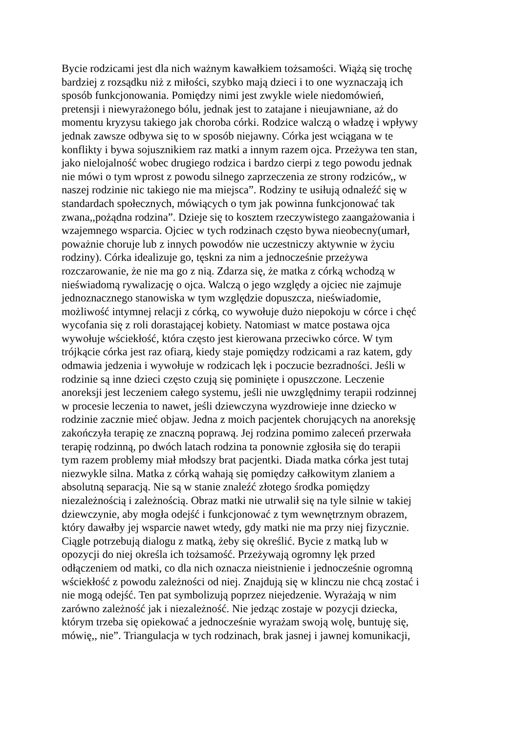Bycie rodzicami jest dla nich ważnym kawałkiem tożsamości. Wiążą się trochę
bardziej z rozsądku niż z miłości, szybko mają dzieci i to one wyznaczają ich
sposób funkcjonowania. Pomiędzy nimi jest zwykle wiele niedomówień,
pretensji i niewyrażonego bólu, jednak jest to zatajane i nieujawniane, aż do
momentu kryzysu takiego jak choroba córki. Rodzice walczą o władzę i wpływy
jednak zawsze odbywa się to w sposób niejawny. Córka jest wciągana w te
konflikty i bywa sojusznikiem raz matki a innym razem ojca. Przeżywa ten stan,
jako nielojalność wobec drugiego rodzica i bardzo cierpi z tego powodu jednak
nie mówi o tym wprost z powodu silnego zaprzeczenia ze strony rodziców,, w
naszej rodzinie nic takiego nie ma miejsca”. Rodziny te usiłują odnaleźć się w
standardach społecznych, mówiących o tym jak powinna funkcjonować tak
zwana,,pożądna rodzina”. Dzieje się to kosztem rzeczywistego zaangażowania i
wzajemnego wsparcia. Ojciec w tych rodzinach często bywa nieobecny(umarł,
poważnie choruje lub z innych powodów nie uczestniczy aktywnie w życiu
rodziny). Córka idealizuje go, tęskni za nim a jednocześnie przeżywa
rozczarowanie, że nie ma go z nią. Zdarza się, że matka z córką wchodzą w
nieświadomą rywalizację o ojca. Walczą o jego względy a ojciec nie zajmuje
jednoznacznego stanowiska w tym względzie dopuszcza, nieświadomie,
możliwość intymnej relacji z córką, co wywołuje dużo niepokoju w córce i chęć
wycofania się z roli dorastającej kobiety. Natomiast w matce postawa ojca
wywołuje wściekłość, która często jest kierowana przeciwko córce. W tym
trójkącie córka jest raz ofiarą, kiedy staje pomiędzy rodzicami a raz katem, gdy
odmawia jedzenia i wywołuje w rodzicach lęk i poczucie bezradności. Jeśli w
rodzinie są inne dzieci często czują się pominięte i opuszczone. Leczenie
anoreksji jest leczeniem całego systemu, jeśli nie uwzględnimy terapii rodzinnej
w procesie leczenia to nawet, jeśli dziewczyna wyzdrowieje inne dziecko w
rodzinie zacznie mieć objaw. Jedna z moich pacjentek chorujących na anoreksję
zakończyła terapię ze znaczną poprawą. Jej rodzina pomimo zaleceń przerwała
terapię rodzinną, po dwóch latach rodzina ta ponownie zgłosiła się do terapii
tym razem problemy miał młodszy brat pacjentki. Diada matka córka jest tutaj
niezwykle silna. Matka z córką wahają się pomiędzy całkowitym zlaniem a
absolutną separacją. Nie są w stanie znaleźć złotego środka pomiędzy
niezależnością i zależnością. Obraz matki nie utrwalił się na tyle silnie w takiej
dziewczynie, aby mogła odejść i funkcjonować z tym wewnętrznym obrazem,
który dawałby jej wsparcie nawet wtedy, gdy matki nie ma przy niej fizycznie.
Ciągle potrzebują dialogu z matką, żeby się określić. Bycie z matką lub w
opozycji do niej określa ich tożsamość. Przeżywają ogromny lęk przed
odłączeniem od matki, co dla nich oznacza nieistnienie i jednocześnie ogromną
wściekłość z powodu zależności od niej. Znajdują się w klinczu nie chcą zostać i
nie mogą odejść. Ten pat symbolizują poprzez niejedzenie. Wyrażają w nim
zarówno zależność jak i niezależność. Nie jedząc zostaje w pozycji dziecka,
którym trzeba się opiekować a jednocześnie wyrażam swoją wolę, buntuję się,
mówię,, nie”. Triangulacja w tych rodzinach, brak jasnej i jawnej komunikacji,